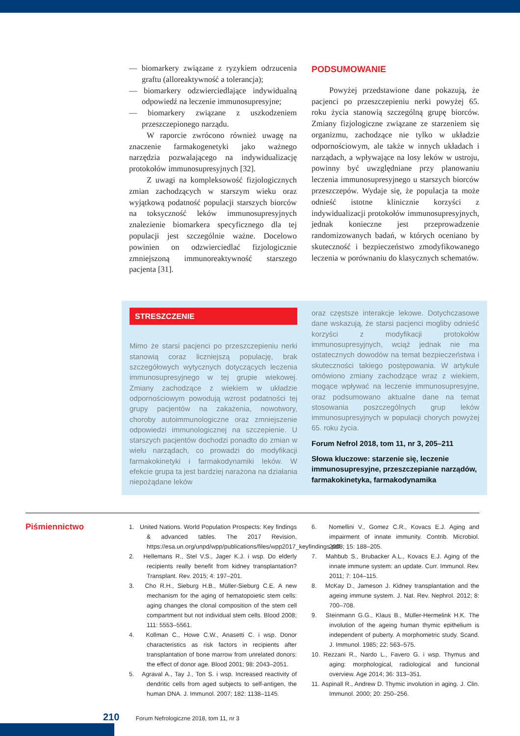— biomarkery związane z ryzykiem odrzucenia graftu (alloreaktywność a tolerancja);
— biomarkery odzwierciedlające indywidualną odpowiedź na leczenie immunosupresyjne;
— biomarkery związane z uszkodzeniem przeszczepionego narządu.
W raporcie zwrócono również uwagę na znaczenie farmakogenetyki jako ważnego narzędzia pozwalającego na indywidualizację protokołów immunosupresyjnych [32].
Z uwagi na kompleksowość fizjologicznych zmian zachodzących w starszym wieku oraz wyjątkową podatność populacji starszych biorców na toksyczność leków immunosupresyjnych znalezienie biomarkera specyficznego dla tej populacji jest szczególnie ważne. Docelowo powinien on odzwierciedlać fizjologicznie zmniejszoną immunoreaktywność starszego pacjenta [31].
PODSUMOWANIE
Powyżej przedstawione dane pokazują, że pacjenci po przeszczepieniu nerki powyżej 65. roku życia stanowią szczególną grupę biorców. Zmiany fizjologiczne związane ze starzeniem się organizmu, zachodzące nie tylko w układzie odpornościowym, ale także w innych układach i narządach, a wpływające na losy leków w ustroju, powinny być uwzględniane przy planowaniu leczenia immunosupresyjnego u starszych biorców przeszczepów. Wydaje się, że populacja ta może odnieść istotne klinicznie korzyści z indywidualizacji protokołów immunosupresyjnych, jednak konieczne jest przeprowadzenie randomizowanych badań, w których oceniano by skuteczność i bezpieczeństwo zmodyfikowanego leczenia w porównaniu do klasycznych schematów.
STRESZCZENIE
Mimo że starsi pacjenci po przeszczepieniu nerki stanowią coraz liczniejszą populację, brak szczegółowych wytycznych dotyczących leczenia immunosupresyjnego w tej grupie wiekowej. Zmiany zachodzące z wiekiem w układzie odpornościowym powodują wzrost podatności tej grupy pacjentów na zakażenia, nowotwory, choroby autoimmunologiczne oraz zmniejszenie odpowiedzi immunologicznej na szczepienie. U starszych pacjentów dochodzi ponadto do zmian w wielu narządach, co prowadzi do modyfikacji farmakokinetyki i farmakodynamiki leków. W efekcie grupa ta jest bardziej narażona na działania niepożądane leków
oraz częstsze interakcje lekowe. Dotychczasowe dane wskazują, że starsi pacjenci mogliby odnieść korzyści z modyfikacji protokołów immunosupresyjnych, wciąż jednak nie ma ostatecznych dowodów na temat bezpieczeństwa i skuteczności takiego postępowania. W artykule omówiono zmiany zachodzące wraz z wiekiem, mogące wpływać na leczenie immunosupresyjne, oraz podsumowano aktualne dane na temat stosowania poszczególnych grup leków immunosupresyjnych w populacji chorych powyżej 65. roku życia.
Forum Nefrol 2018, tom 11, nr 3, 205–211
Słowa kluczowe: starzenie się, leczenie immunosupresyjne, przeszczepianie narządów, farmakokinetyka, farmakodynamika
Piśmiennictwo
1. United Nations. World Population Prospects: Key findings & advanced tables. The 2017 Revision, https://esa.un.org/unpd/wpp/publications/files/wpp2017_keyfindings.pdf.
2. Hellemans R., Stel V.S., Jager K.J. i wsp. Do elderly recipients really benefit from kidney transplantation? Transplant. Rev. 2015; 4: 197–201.
3. Cho R.H., Sieburg H.B., Müller-Sieburg C.E. A new mechanism for the aging of hematopoietic stem cells: aging changes the clonal composition of the stem cell compartment but not individual stem cells. Blood 2008; 111: 5553–5561.
4. Kollman C., Howe C.W., Anasetti C. i wsp. Donor characteristics as risk factors in recipients after transplantation of bone marrow from unrelated donors: the effect of donor age. Blood 2001; 98: 2043–2051.
5. Agraval A., Tay J., Ton S. i wsp. Increased reactivity of dendritic cells from aged subjects to self-antigen, the human DNA. J. Immunol. 2007; 182: 1138–1145.
6. Nomellini V., Gomez C.R., Kovacs E.J. Aging and impairment of innate immunity. Contrib. Microbiol. 2008; 15: 188–205.
7. Mahbub S., Brubacker A.L., Kovacs E.J. Aging of the innate immune system: an update. Curr. Immunol. Rev. 2011; 7: 104–115.
8. McKay D., Jameson J. Kidney transplantation and the ageing immune system. J. Nat. Rev. Nephrol. 2012; 8: 700–708.
9. Steinmann G.G., Klaus B., Müller-Hermelink H.K. The involution of the ageing human thymic epithelium is independent of puberty. A morphometric study. Scand. J. Immunol. 1985; 22: 563–575.
10. Rezzani R., Nardo L., Favero G. i wsp. Thymus and aging: morphological, radiological and funcional overview. Age 2014; 36: 313–351.
11. Aspinall R., Andrew D. Thymic involution in aging. J. Clin. Immunol. 2000; 20: 250–256.
210 Forum Nefrologiczne 2018, tom 11, nr 3